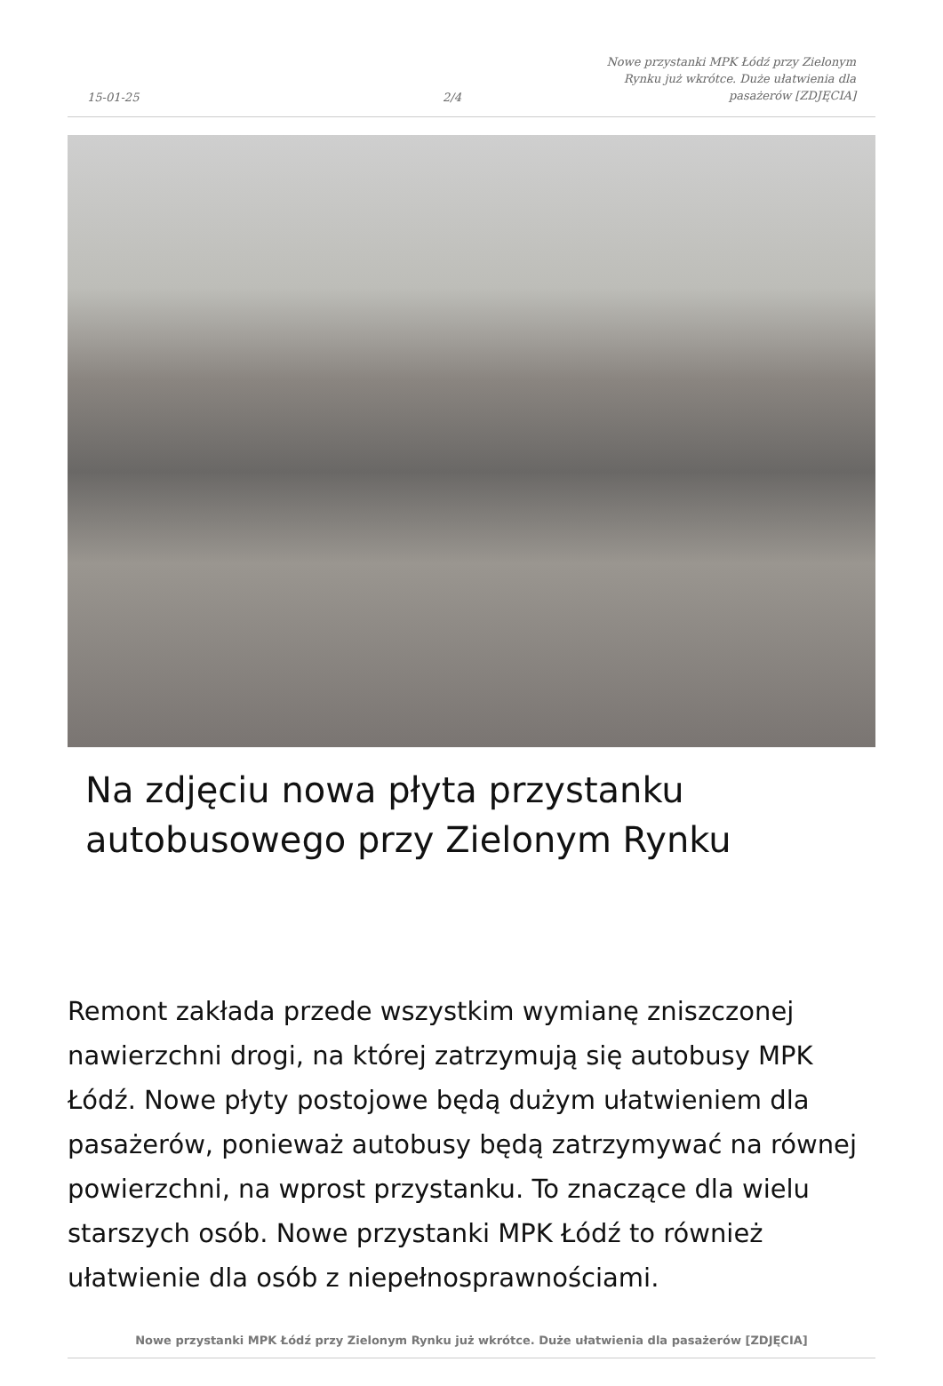15-01-25
2/4
Nowe przystanki MPK Łódź przy Zielonym Rynku już wkrótce. Duże ułatwienia dla pasażerów [ZDJĘCIA]
Na zdjęciu nowa płyta przystanku autobusowego przy Zielonym Rynku
Remont zakłada przede wszystkim wymianę zniszczonej nawierzchni drogi, na której zatrzymują się autobusy MPK Łódź. Nowe płyty postojowe będą dużym ułatwieniem dla pasażerów, ponieważ autobusy będą zatrzymywać na równej powierzchni, na wprost przystanku. To znaczące dla wielu starszych osób. Nowe przystanki MPK Łódź to również ułatwienie dla osób z niepełnosprawnościami.
Nowe przystanki MPK Łódź przy Zielonym Rynku już wkrótce. Duże ułatwienia dla pasażerów [ZDJĘCIA]